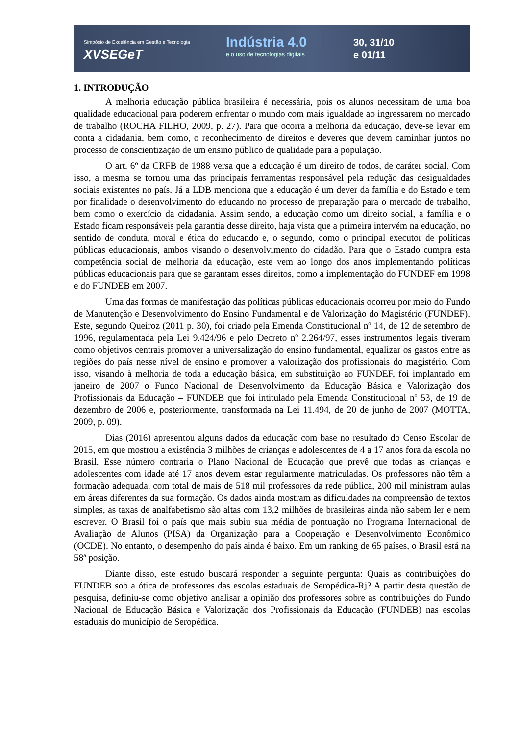Simpósio de Excelência em Gestão e Tecnologia
XVSEGeT
Indústria 4.0
e o uso de tecnologias digitais
30, 31/10
e 01/11
1. INTRODUÇÃO
A melhoria educação pública brasileira é necessária, pois os alunos necessitam de uma boa qualidade educacional para poderem enfrentar o mundo com mais igualdade ao ingressarem no mercado de trabalho (ROCHA FILHO, 2009, p. 27). Para que ocorra a melhoria da educação, deve-se levar em conta a cidadania, bem como, o reconhecimento de direitos e deveres que devem caminhar juntos no processo de conscientização de um ensino público de qualidade para a população.
O art. 6º da CRFB de 1988 versa que a educação é um direito de todos, de caráter social. Com isso, a mesma se tornou uma das principais ferramentas responsável pela redução das desigualdades sociais existentes no país. Já a LDB menciona que a educação é um dever da família e do Estado e tem por finalidade o desenvolvimento do educando no processo de preparação para o mercado de trabalho, bem como o exercício da cidadania. Assim sendo, a educação como um direito social, a família e o Estado ficam responsáveis pela garantia desse direito, haja vista que a primeira intervém na educação, no sentido de conduta, moral e ética do educando e, o segundo, como o principal executor de políticas públicas educacionais, ambos visando o desenvolvimento do cidadão. Para que o Estado cumpra esta competência social de melhoria da educação, este vem ao longo dos anos implementando políticas públicas educacionais para que se garantam esses direitos, como a implementação do FUNDEF em 1998 e do FUNDEB em 2007.
Uma das formas de manifestação das políticas públicas educacionais ocorreu por meio do Fundo de Manutenção e Desenvolvimento do Ensino Fundamental e de Valorização do Magistério (FUNDEF). Este, segundo Queiroz (2011 p. 30), foi criado pela Emenda Constitucional nº 14, de 12 de setembro de 1996, regulamentada pela Lei 9.424/96 e pelo Decreto nº 2.264/97, esses instrumentos legais tiveram como objetivos centrais promover a universalização do ensino fundamental, equalizar os gastos entre as regiões do país nesse nível de ensino e promover a valorização dos profissionais do magistério. Com isso, visando à melhoria de toda a educação básica, em substituição ao FUNDEF, foi implantado em janeiro de 2007 o Fundo Nacional de Desenvolvimento da Educação Básica e Valorização dos Profissionais da Educação – FUNDEB que foi intitulado pela Emenda Constitucional nº 53, de 19 de dezembro de 2006 e, posteriormente, transformada na Lei 11.494, de 20 de junho de 2007 (MOTTA, 2009, p. 09).
Dias (2016) apresentou alguns dados da educação com base no resultado do Censo Escolar de 2015, em que mostrou a existência 3 milhões de crianças e adolescentes de 4 a 17 anos fora da escola no Brasil. Esse número contraria o Plano Nacional de Educação que prevê que todas as crianças e adolescentes com idade até 17 anos devem estar regularmente matriculadas. Os professores não têm a formação adequada, com total de mais de 518 mil professores da rede pública, 200 mil ministram aulas em áreas diferentes da sua formação. Os dados ainda mostram as dificuldades na compreensão de textos simples, as taxas de analfabetismo são altas com 13,2 milhões de brasileiras ainda não sabem ler e nem escrever. O Brasil foi o país que mais subiu sua média de pontuação no Programa Internacional de Avaliação de Alunos (PISA) da Organização para a Cooperação e Desenvolvimento Econômico (OCDE). No entanto, o desempenho do país ainda é baixo. Em um ranking de 65 países, o Brasil está na 58ª posição.
Diante disso, este estudo buscará responder a seguinte pergunta: Quais as contribuições do FUNDEB sob a ótica de professores das escolas estaduais de Seropédica-Rj? A partir desta questão de pesquisa, definiu-se como objetivo analisar a opinião dos professores sobre as contribuições do Fundo Nacional de Educação Básica e Valorização dos Profissionais da Educação (FUNDEB) nas escolas estaduais do município de Seropédica.